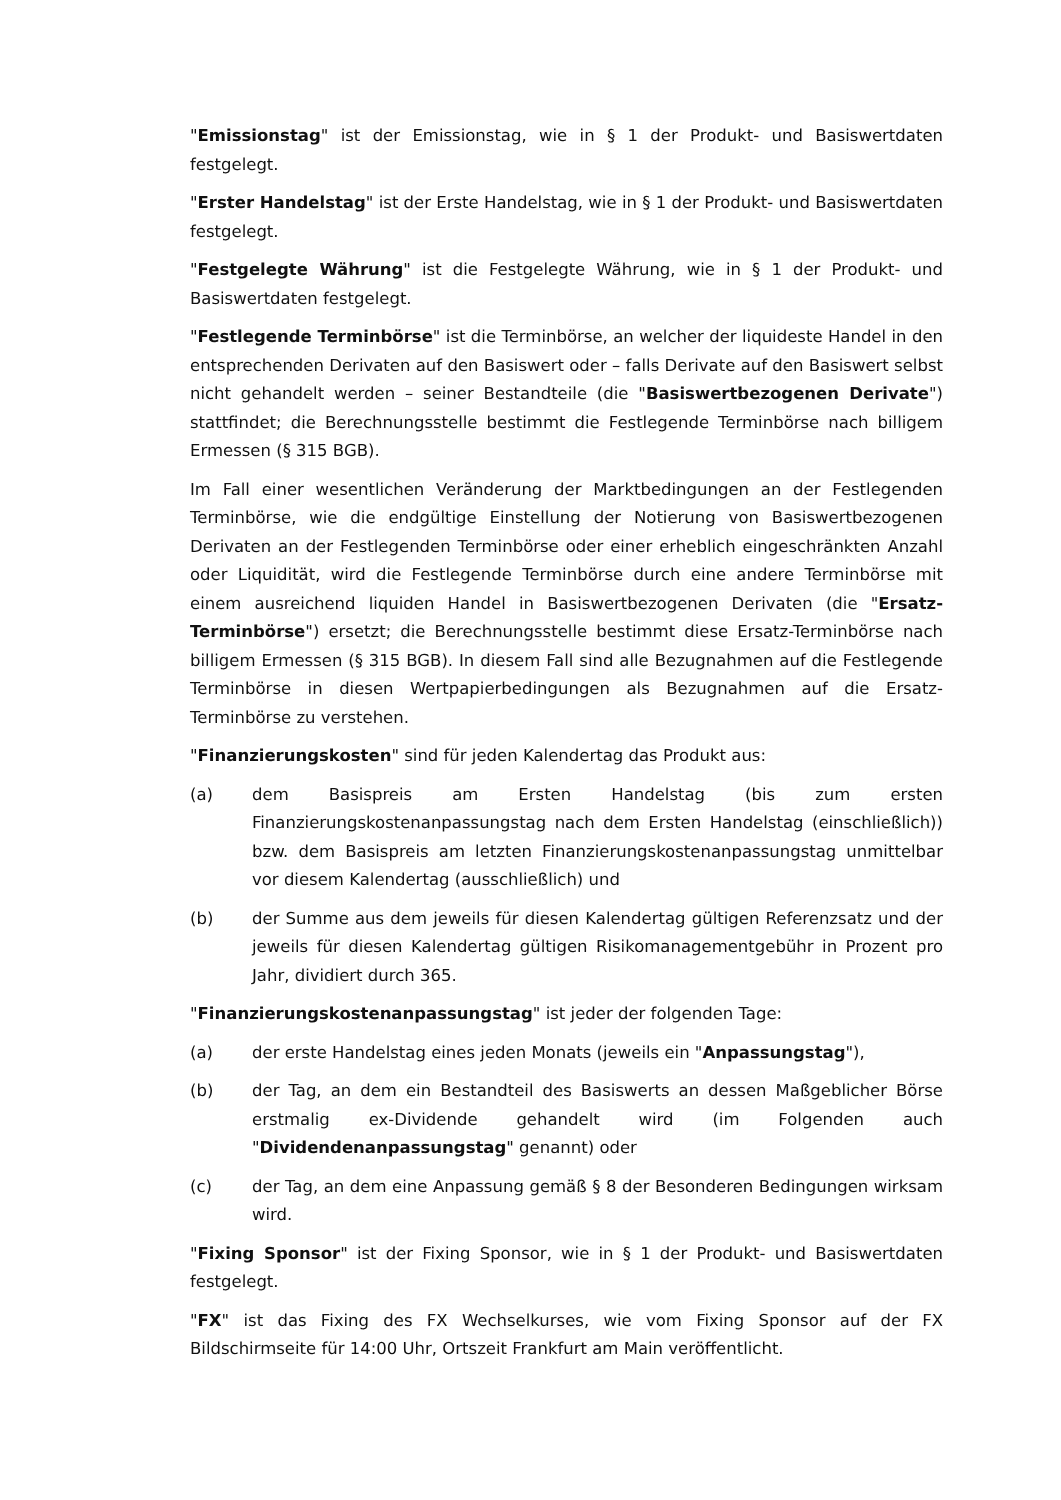"Emissionstag" ist der Emissionstag, wie in § 1 der Produkt- und Basiswertdaten festgelegt.
"Erster Handelstag" ist der Erste Handelstag, wie in § 1 der Produkt- und Basiswertdaten festgelegt.
"Festgelegte Währung" ist die Festgelegte Währung, wie in § 1 der Produkt- und Basiswertdaten festgelegt.
"Festlegende Terminbörse" ist die Terminbörse, an welcher der liquideste Handel in den entsprechenden Derivaten auf den Basiswert oder – falls Derivate auf den Basiswert selbst nicht gehandelt werden – seiner Bestandteile (die "Basiswertbezogenen Derivate") stattfindet; die Berechnungsstelle bestimmt die Festlegende Terminbörse nach billigem Ermessen (§ 315 BGB).
Im Fall einer wesentlichen Veränderung der Marktbedingungen an der Festlegenden Terminbörse, wie die endgültige Einstellung der Notierung von Basiswertbezogenen Derivaten an der Festlegenden Terminbörse oder einer erheblich eingeschränkten Anzahl oder Liquidität, wird die Festlegende Terminbörse durch eine andere Terminbörse mit einem ausreichend liquiden Handel in Basiswertbezogenen Derivaten (die "Ersatz-Terminbörse") ersetzt; die Berechnungsstelle bestimmt diese Ersatz-Terminbörse nach billigem Ermessen (§ 315 BGB). In diesem Fall sind alle Bezugnahmen auf die Festlegende Terminbörse in diesen Wertpapierbedingungen als Bezugnahmen auf die Ersatz-Terminbörse zu verstehen.
"Finanzierungskosten" sind für jeden Kalendertag das Produkt aus:
(a) dem Basispreis am Ersten Handelstag (bis zum ersten Finanzierungskostenanpassungstag nach dem Ersten Handelstag (einschließlich)) bzw. dem Basispreis am letzten Finanzierungskostenanpassungstag unmittelbar vor diesem Kalendertag (ausschließlich) und
(b) der Summe aus dem jeweils für diesen Kalendertag gültigen Referenzsatz und der jeweils für diesen Kalendertag gültigen Risikomanagementgebühr in Prozent pro Jahr, dividiert durch 365.
"Finanzierungskostenanpassungstag" ist jeder der folgenden Tage:
(a) der erste Handelstag eines jeden Monats (jeweils ein "Anpassungstag"),
(b) der Tag, an dem ein Bestandteil des Basiswerts an dessen Maßgeblicher Börse erstmalig ex-Dividende gehandelt wird (im Folgenden auch "Dividendenanpassungstag" genannt) oder
(c) der Tag, an dem eine Anpassung gemäß § 8 der Besonderen Bedingungen wirksam wird.
"Fixing Sponsor" ist der Fixing Sponsor, wie in § 1 der Produkt- und Basiswertdaten festgelegt.
"FX" ist das Fixing des FX Wechselkurses, wie vom Fixing Sponsor auf der FX Bildschirmseite für 14:00 Uhr, Ortszeit Frankfurt am Main veröffentlicht.